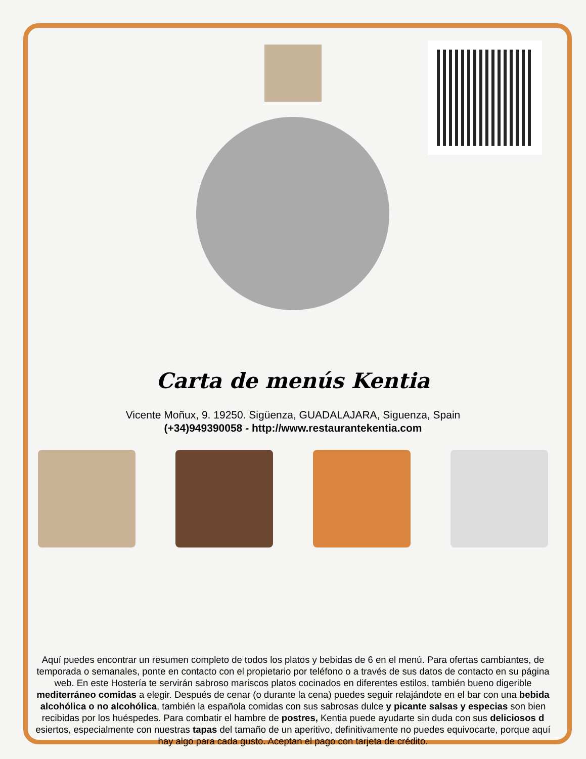Carta de menús Kentia
Vicente Moñux, 9. 19250. Sigüenza, GUADALAJARA, Siguenza, Spain
(+34)949390058 - http://www.restaurantekentia.com
Aquí puedes encontrar un resumen completo de todos los platos y bebidas de 6 en el menú. Para ofertas cambiantes, de temporada o semanales, ponte en contacto con el propietario por teléfono o a través de sus datos de contacto en su página web. En este Hostería te servirán sabroso mariscos platos cocinados en diferentes estilos, también bueno digerible mediterráneo comidas a elegir. Después de cenar (o durante la cena) puedes seguir relajándote en el bar con una bebida alcohólica o no alcohólica, también la española comidas con sus sabrosas dulce y picante salsas y especias son bien recibidas por los huéspedes. Para combatir el hambre de postres, Kentia puede ayudarte sin duda con sus deliciosos d esiertos, especialmente con nuestras tapas del tamaño de un aperitivo, definitivamente no puedes equivocarte, porque aquí hay algo para cada gusto. Aceptan el pago con tarjeta de crédito.